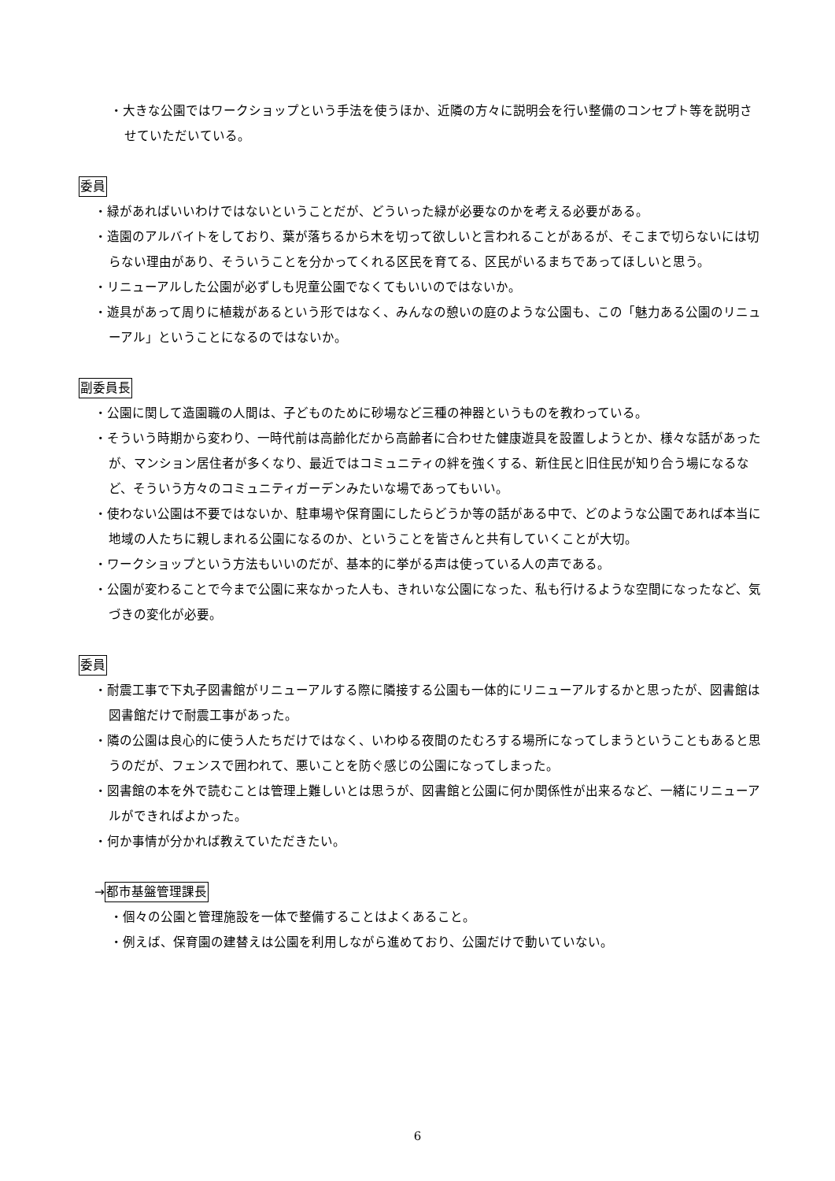・大きな公園ではワークショップという手法を使うほか、近隣の方々に説明会を行い整備のコンセプト等を説明させていただいている。
委員
・緑があればいいわけではないということだが、どういった緑が必要なのかを考える必要がある。
・造園のアルバイトをしており、葉が落ちるから木を切って欲しいと言われることがあるが、そこまで切らないには切らない理由があり、そういうことを分かってくれる区民を育てる、区民がいるまちであってほしいと思う。
・リニューアルした公園が必ずしも児童公園でなくてもいいのではないか。
・遊具があって周りに植栽があるという形ではなく、みんなの憩いの庭のような公園も、この「魅力ある公園のリニューアル」ということになるのではないか。
副委員長
・公園に関して造園職の人間は、子どものために砂場など三種の神器というものを教わっている。
・そういう時期から変わり、一時代前は高齢化だから高齢者に合わせた健康遊具を設置しようとか、様々な話があったが、マンション居住者が多くなり、最近ではコミュニティの絆を強くする、新住民と旧住民が知り合う場になるなど、そういう方々のコミュニティガーデンみたいな場であってもいい。
・使わない公園は不要ではないか、駐車場や保育園にしたらどうか等の話がある中で、どのような公園であれば本当に地域の人たちに親しまれる公園になるのか、ということを皆さんと共有していくことが大切。
・ワークショップという方法もいいのだが、基本的に挙がる声は使っている人の声である。
・公園が変わることで今まで公園に来なかった人も、きれいな公園になった、私も行けるような空間になったなど、気づきの変化が必要。
委員
・耐震工事で下丸子図書館がリニューアルする際に隣接する公園も一体的にリニューアルするかと思ったが、図書館は図書館だけで耐震工事があった。
・隣の公園は良心的に使う人たちだけではなく、いわゆる夜間のたむろする場所になってしまうということもあると思うのだが、フェンスで囲われて、悪いことを防ぐ感じの公園になってしまった。
・図書館の本を外で読むことは管理上難しいとは思うが、図書館と公園に何か関係性が出来るなど、一緒にリニューアルができればよかった。
・何か事情が分かれば教えていただきたい。
→都市基盤管理課長
・個々の公園と管理施設を一体で整備することはよくあること。
・例えば、保育園の建替えは公園を利用しながら進めており、公園だけで動いていない。
6